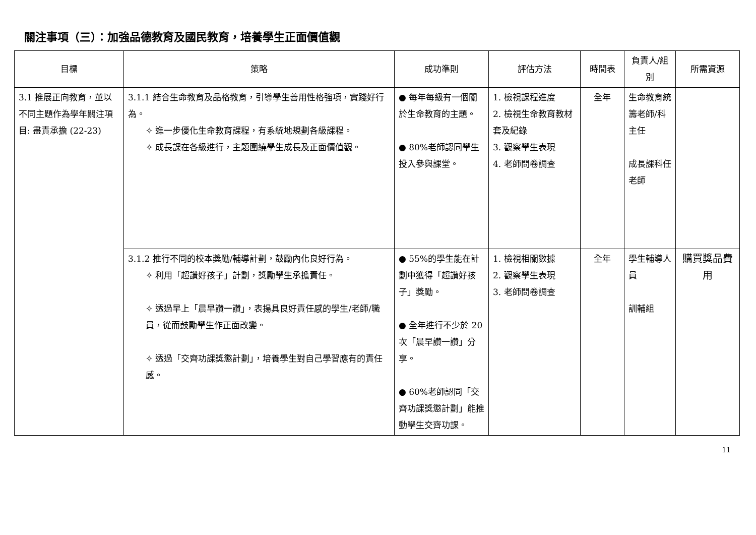關注事項（三）：加強品德教育及國民教育，培養學生正面價值觀
| 目標 | 策略 | 成功準則 | 評估方法 | 時間表 | 負責人/組別 | 所需資源 |
| --- | --- | --- | --- | --- | --- | --- |
| 3.1 推展正向教育，並以不同主題作為學年關注項目: 盡責承擔 (22-23) | 3.1.1 結合生命教育及品格教育，引導學生善用性格強項，實踐好行為。 ✧ 進一步優化生命教育課程，有系統地規劃各級課程。 ✧ 成長課在各級進行，主題圍繞學生成長及正面價值觀。 | ● 每年每級有一個關於生命教育的主題。 ● 80%老師認同學生投入參與課堂。 | 1. 檢視課程進度 2. 檢視生命教育教材套及紀錄 3. 觀察學生表現 4. 老師問卷調查 | 全年 | 生命教育統籌老師/科主任 成長課科任老師 | |
| | 3.1.2 推行不同的校本獎勵/輔導計劃，鼓勵內化良好行為。 ✧ 利用「超讚好孩子」計劃，獎勵學生承擔責任。 ✧ 透過早上「晨早讚一讚」，表揚具良好責任感的學生/老師/職員，從而鼓勵學生作正面改變。 ✧ 透過「交齊功課獎懲計劃」，培養學生對自己學習應有的責任感。 | ● 55%的學生能在計劃中獲得「超讚好孩子」獎勵。 ● 全年進行不少於 20 次「晨早讚一讚」分享。 ● 60%老師認同「交齊功課獎懲計劃」能推動學生交齊功課。 | 1. 檢視相關數據 2. 觀察學生表現 3. 老師問卷調查 | 全年 | 學生輔導人員 訓輔組 | 購買獎品費用 |
11